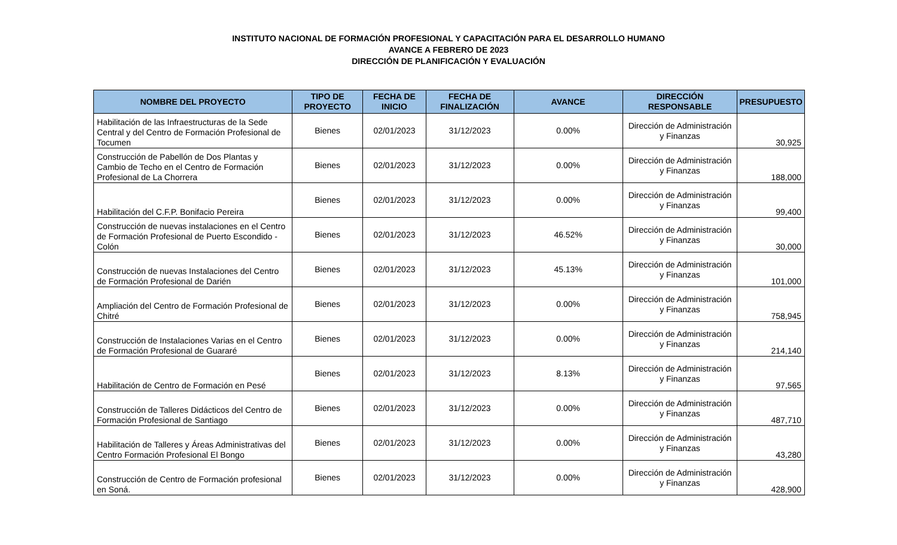INSTITUTO NACIONAL DE FORMACIÓN PROFESIONAL Y CAPACITACIÓN PARA EL DESARROLLO HUMANO
AVANCE A FEBRERO DE 2023
DIRECCIÓN DE PLANIFICACIÓN Y EVALUACIÓN
| NOMBRE DEL PROYECTO | TIPO DE PROYECTO | FECHA DE INICIO | FECHA DE FINALIZACIÓN | AVANCE | DIRECCIÓN RESPONSABLE | PRESUPUESTO |
| --- | --- | --- | --- | --- | --- | --- |
| Habilitación de las Infraestructuras de la Sede Central y del Centro de Formación Profesional de Tocumen | Bienes | 02/01/2023 | 31/12/2023 | 0.00% | Dirección de Administración y Finanzas | 30,925 |
| Construcción de Pabellón de Dos Plantas y Cambio de Techo en el Centro de Formación Profesional de La Chorrera | Bienes | 02/01/2023 | 31/12/2023 | 0.00% | Dirección de Administración y Finanzas | 188,000 |
| Habilitación del C.F.P. Bonifacio Pereira | Bienes | 02/01/2023 | 31/12/2023 | 0.00% | Dirección de Administración y Finanzas | 99,400 |
| Construcción de nuevas instalaciones en el Centro de Formación Profesional de Puerto Escondido - Colón | Bienes | 02/01/2023 | 31/12/2023 | 46.52% | Dirección de Administración y Finanzas | 30,000 |
| Construcción de nuevas Instalaciones del Centro de Formación Profesional de Darién | Bienes | 02/01/2023 | 31/12/2023 | 45.13% | Dirección de Administración y Finanzas | 101,000 |
| Ampliación del Centro de Formación Profesional de Chitré | Bienes | 02/01/2023 | 31/12/2023 | 0.00% | Dirección de Administración y Finanzas | 758,945 |
| Construcción de Instalaciones Varias en el Centro de Formación Profesional de Guararé | Bienes | 02/01/2023 | 31/12/2023 | 0.00% | Dirección de Administración y Finanzas | 214,140 |
| Habilitación de Centro de Formación en Pesé | Bienes | 02/01/2023 | 31/12/2023 | 8.13% | Dirección de Administración y Finanzas | 97,565 |
| Construcción de Talleres Didácticos del Centro de Formación Profesional de Santiago | Bienes | 02/01/2023 | 31/12/2023 | 0.00% | Dirección de Administración y Finanzas | 487,710 |
| Habilitación de Talleres y Áreas Administrativas del Centro Formación Profesional El Bongo | Bienes | 02/01/2023 | 31/12/2023 | 0.00% | Dirección de Administración y Finanzas | 43,280 |
| Construcción de Centro de Formación profesional en Soná. | Bienes | 02/01/2023 | 31/12/2023 | 0.00% | Dirección de Administración y Finanzas | 428,900 |